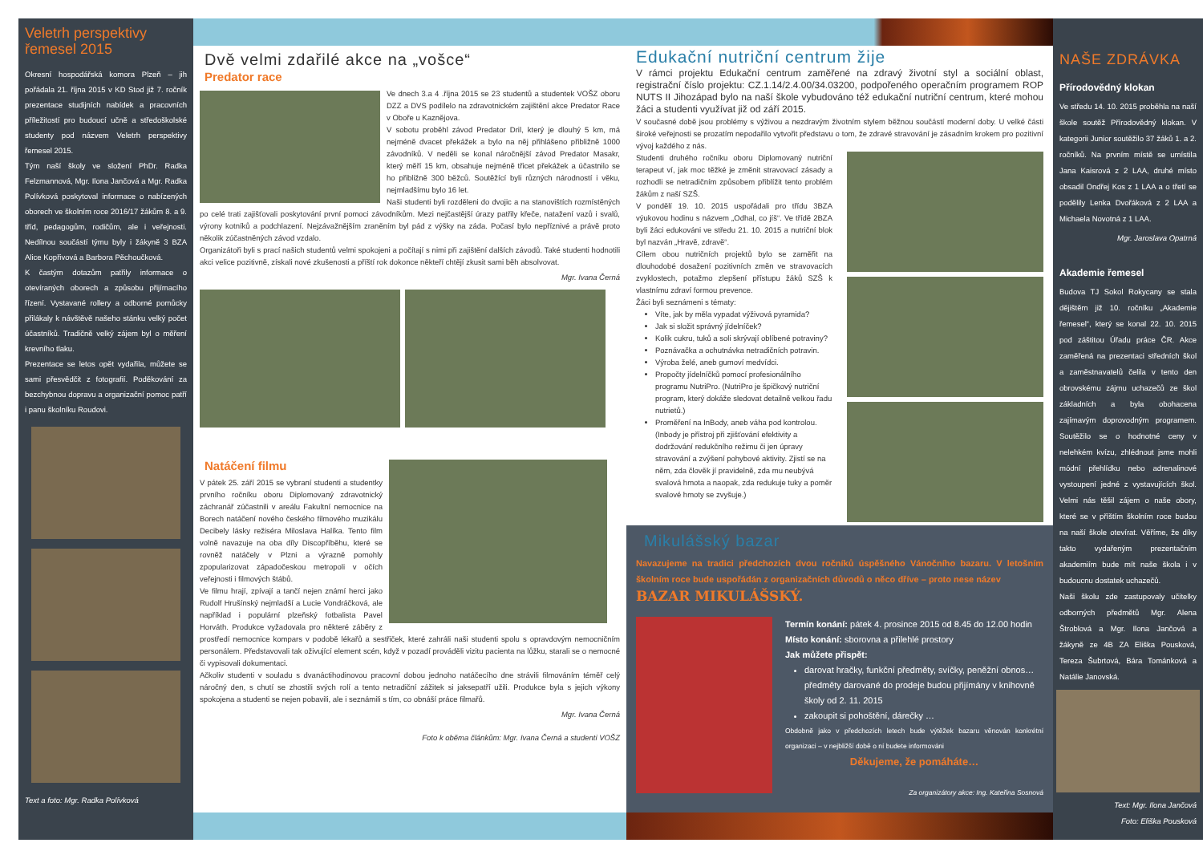Veletrh perspektivy řemesel 2015
Okresní hospodářská komora Plzeň – jih pořádala 21. října 2015 v KD Stod již 7. ročník prezentace studijních nabídek a pracovních příležitostí pro budoucí učně a středoškolské studenty pod názvem Veletrh perspektivy řemesel 2015.
Tým naší školy ve složení PhDr. Radka Felzmannová, Mgr. Ilona Jančová a Mgr. Radka Polívková poskytoval informace o nabízených oborech ve školním roce 2016/17 žákům 8. a 9. tříd, pedagogům, rodičům, ale i veřejnosti. Nedílnou součástí týmu byly i žákyně 3 BZA Alice Kopřivová a Barbora Pěchoučková.
K častým dotazům patřily informace o otevíraných oborech a způsobu přijímacího řízení. Vystavané rollery a odborné pomůcky přilákaly k návštěvě našeho stánku velký počet účastníků. Tradičně velký zájem byl o měření krevního tlaku.
Prezentace se letos opět vydařila, můžete se sami přesvědčit z fotografií. Poděkování za bezchybnou dopravu a organizační pomoc patří i panu školníku Roudovi.
Text a foto: Mgr. Radka Polívková
Dvě velmi zdařilé akce na „vošce“
Predator race
Ve dnech 3.a 4 .října 2015 se 23 studentů a studentek VOŠZ oboru DZZ a DVS podílelo na zdravotnickém zajištění akce Predator Race v Oboře u Kaznějova.
V sobotu proběhl závod Predator Dril, který je dlouhý 5 km, má nejméně dvacet překážek a bylo na něj přihlášeno přibližně 1000 závodníků. V neděli se konal náročnější závod Predator Masakr, který měří 15 km, obsahuje nejméně třicet překážek a účastnilo se ho přibližně 300 běžců. Soutěžící byli různých národností i věku, nejmladšímu bylo 16 let.
Naši studenti byli rozděleni do dvojic a na stanovištích rozmístěných po celé trati zajišťovali poskytování první pomoci závodníkům. Mezi nejčastější úrazy patřily křeče, natažení vazů i svalů, výrony kotníků a podchlazení. Nejzávažnějším zraněním byl pád z výšky na záda. Počasí bylo nepříznivé a právě proto několik zúčastněných závod vzdalo.
Organizátoři byli s prací našich studentů velmi spokojeni a počítají s nimi při zajištění dalších závodů. Také studenti hodnotili akci velice pozitivně, získali nové zkušenosti a příští rok dokonce někteří chtějí zkusit sami běh absolvovat.
Mgr. Ivana Černá
Natáčení filmu
V pátek 25. září 2015 se vybraní studenti a studentky prvního ročníku oboru Diplomovaný zdravotnický záchranář zúčastnili v areálu Fakultní nemocnice na Borech natáčení nového českého filmového muzikálu Decibely lásky režiséra Miloslava Halíka. Tento film volně navazuje na oba díly Discopříběhu, které se rovněž natáčely v Plzni a výrazně pomohly zpopularizovat západočeskou metropoli v očích veřejnosti i filmových štábů.
Ve filmu hrají, zpívají a tančí nejen známí herci jako Rudolf Hrušínský nejmladší a Lucie Vondráčková, ale například i populární plzeňský fotbalista Pavel Horváth. Produkce vyžadovala pro některé záběry z prostředí nemocnice kompars v podobě lékařů a sestřiček, které zahráli naši studenti spolu s opravdovým nemocničním personálem. Představovali tak oživující element scén, když v pozadí prováděli vizitu pacienta na lůžku, starali se o nemocné či vypisovali dokumentaci.
Ačkoliv studenti v souladu s dvanáctihodinovou pracovní dobou jednoho natáčecího dne strávili filmováním téměř celý náročný den, s chutí se zhostili svých rolí a tento netradiční zážitek si jaksepatří užili. Produkce byla s jejich výkony spokojena a studenti se nejen pobavili, ale i seznámili s tím, co obnáší práce filmařů.
Mgr. Ivana Černá
Foto k oběma článkům: Mgr. Ivana Černá a studenti VOŠZ
Edukační nutriční centrum žije
V rámci projektu Edukační centrum zaměřené na zdravý životní styl a sociální oblast, registrační číslo projektu: CZ.1.14/2.4.00/34.03200, podpořeného operačním programem ROP NUTS II Jihozápad bylo na naší škole vybudováno též edukační nutriční centrum, které mohou žáci a studenti využívat již od září 2015.
V současné době jsou problémy s výživou a nezdravým životním stylem běžnou součástí moderní doby. U velké části široké veřejnosti se prozatím nepodařilo vytvořit představu o tom, že zdravé stravování je zásadním krokem pro pozitivní vývoj každého z nás.
Studenti druhého ročníku oboru Diplomovaný nutriční terapeut ví, jak moc těžké je změnit stravovací zásady a rozhodli se netradičním způsobem přiblížit tento problém žákům z naší SZŠ.
V pondělí 19. 10. 2015 uspořádali pro třídu 3BZA výukovou hodinu s názvem „Odhal, co jíš“. Ve třídě 2BZA byli žáci edukováni ve středu 21. 10. 2015 a nutriční blok byl nazván „Hravě, zdravě“.
Cílem obou nutričních projektů bylo se zaměřit na dlouhodobé dosažení pozitivních změn ve stravovacích zvyklostech, potažmo zlepšení přístupu žáků SZŠ k vlastnímu zdraví formou prevence.
Žáci byli seznámeni s tématy:
Víte, jak by měla vypadat výživová pyramida?
Jak si složit správný jídelníček?
Kolik cukru, tuků a soli skrývají oblíbené potraviny?
Poznávačka a ochutnávka netradičních potravin.
Výroba želé, aneb gumoví medvídci.
Propočty jídelníčků pomocí profesionálního programu NutriPro. (NutriPro je špičkový nutriční program, který dokáže sledovat detailně velkou řadu nutrietů.)
Proměření na InBody, aneb váha pod kontrolou. (Inbody je přístroj při zjišťování efektivity a dodržování redukčního režimu či jen úpravy stravování a zvýšení pohybové aktivity. Zjistí se na něm, zda člověk jí pravidelně, zda mu neubývá svalová hmota a naopak, zda redukuje tuky a poměr svalové hmoty se zvyšuje.)
Mikulášský bazar
Navazujeme na tradici předchozích dvou ročníků úspěšného Vánočního bazaru. V letošním školním roce bude uspořádán z organizačních důvodů o něco dříve – proto nese název
BAZAR MIKULÁŠSKÝ.
Termín konání: pátek 4. prosince 2015 od 8.45 do 12.00 hodin
Místo konání: sborovna a přilehlé prostory
Jak můžete přispět:
darovat hračky, funkční předměty, svíčky, peněžní obnos… předměty darované do prodeje budou přijímány v knihovně školy od 2. 11. 2015
zakoupit si pohoštění, dárečky …
Obdobně jako v předchozích letech bude výtěžek bazaru věnován konkrétní organizaci – v nejbližší době o ní budete informováni
Děkujeme, že pomáháte…
Za organizátory akce: Ing. Kateřina Sosnová
NAŠE ZDRÁVKA
Přírodovědný klokan
Ve středu 14. 10. 2015 proběhla na naší škole soutěž Přírodovědný klokan. V kategorii Junior soutěžilo 37 žáků 1. a 2. ročníků. Na prvním místě se umístila Jana Kaisrová z 2 LAA, druhé místo obsadil Ondřej Kos z 1 LAA a o třetí se podělily Lenka Dvořáková z 2 LAA a Michaela Novotná z 1 LAA.
Mgr. Jaroslava Opatrná
Akademie řemesel
Budova TJ Sokol Rokycany se stala dějištěm již 10. ročníku „Akademie řemesel“, který se konal 22. 10. 2015 pod záštitou Úřadu práce ČR. Akce zaměřená na prezentaci středních škol a zaměstnavatelů čelila v tento den obrovskému zájmu uchazečů ze škol základních a byla obohacena zajímavým doprovodným programem. Soutěžilo se o hodnotné ceny v nelehkém kvízu, zhlédnout jsme mohli módní přehlídku nebo adrenalinové vystoupení jedné z vystavujících škol. Velmi nás těšil zájem o naše obory, které se v příštím školním roce budou na naší škole otevírat. Věříme, že díky takto vydařeným prezentačním akademiím bude mít naše škola i v budoucnu dostatek uchazečů.
Naši školu zde zastupovaly učitelky odborných předmětů Mgr. Alena Štroblová a Mgr. Ilona Jančová a žákyně ze 4B ZA Eliška Pousková, Tereza Šubrtová, Bára Tománková a Natálie Janovská.
Text: Mgr. Ilona Jančová
Foto: Eliška Pousková